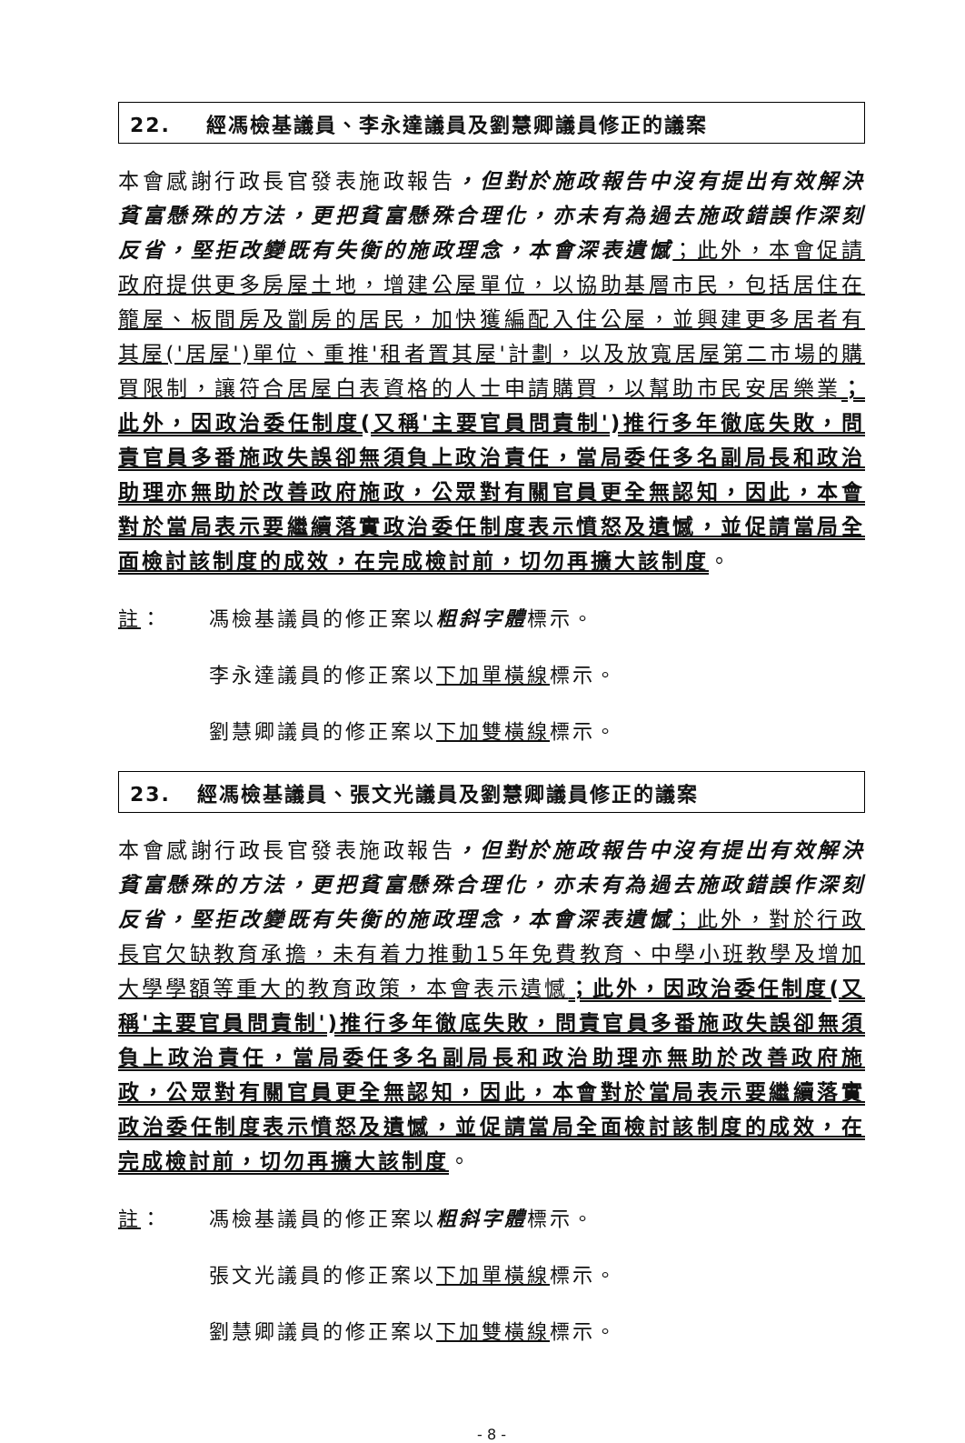22. 經馮檢基議員、李永達議員及劉慧卿議員修正的議案
本會感謝行政長官發表施政報告，但對於施政報告中沒有提出有效解決貧富懸殊的方法，更把貧富懸殊合理化，亦未有為過去施政錯誤作深刻反省，堅拒改變既有失衡的施政理念，本會深表遺憾；此外，本會促請政府提供更多房屋土地，增建公屋單位，以協助基層市民，包括居住在籠屋、板間房及劏房的居民，加快獲編配入住公屋，並興建更多居者有其屋('居屋')單位、重推'租者置其屋'計劃，以及放寬居屋第二市場的購買限制，讓符合居屋白表資格的人士申請購買，以幫助市民安居樂業；此外，因政治委任制度(又稱'主要官員問責制')推行多年徹底失敗，問責官員多番施政失誤卻無須負上政治責任，當局委任多名副局長和政治助理亦無助於改善政府施政，公眾對有關官員更全無認知，因此，本會對於當局表示要繼續落實政治委任制度表示憤怒及遺憾，並促請當局全面檢討該制度的成效，在完成檢討前，切勿再擴大該制度。
註： 馮檢基議員的修正案以粗斜字體標示。
李永達議員的修正案以下加單橫線標示。
劉慧卿議員的修正案以下加雙橫線標示。
23. 經馮檢基議員、張文光議員及劉慧卿議員修正的議案
本會感謝行政長官發表施政報告，但對於施政報告中沒有提出有效解決貧富懸殊的方法，更把貧富懸殊合理化，亦未有為過去施政錯誤作深刻反省，堅拒改變既有失衡的施政理念，本會深表遺憾；此外，對於行政長官欠缺教育承擔，未有着力推動15年免費教育、中學小班教學及增加大學學額等重大的教育政策，本會表示遺憾；此外，因政治委任制度(又稱'主要官員問責制')推行多年徹底失敗，問責官員多番施政失誤卻無須負上政治責任，當局委任多名副局長和政治助理亦無助於改善政府施政，公眾對有關官員更全無認知，因此，本會對於當局表示要繼續落實政治委任制度表示憤怒及遺憾，並促請當局全面檢討該制度的成效，在完成檢討前，切勿再擴大該制度。
註： 馮檢基議員的修正案以粗斜字體標示。
張文光議員的修正案以下加單橫線標示。
劉慧卿議員的修正案以下加雙橫線標示。
- 8 -